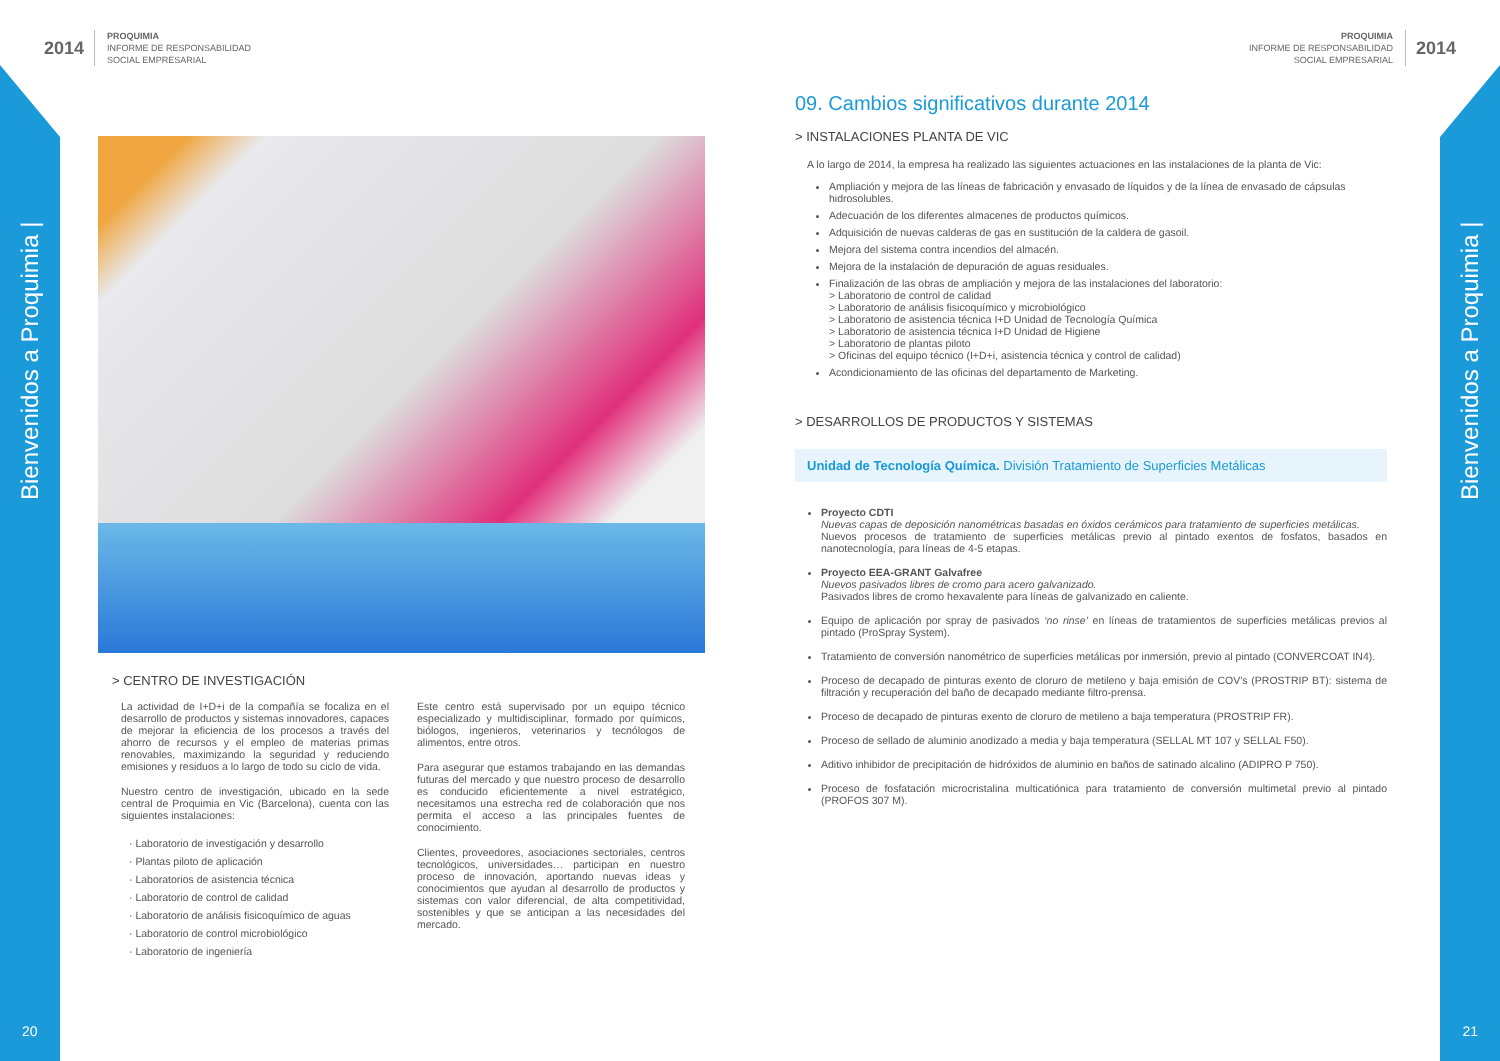2014
PROQUIMIA
INFORME DE RESPONSABILIDAD
SOCIAL EMPRESARIAL
PROQUIMIA
INFORME DE RESPONSABILIDAD
SOCIAL EMPRESARIAL
2014
Bienvenidos a Proquimia |
Bienvenidos a Proquimia |
20 21
> CENTRO DE INVESTIGACIÓN
La actividad de I+D+i de la compañía se focaliza en el desarrollo de productos y sistemas innovadores, capaces de mejorar la eficiencia de los procesos a través del ahorro de recursos y el empleo de materias primas renovables, maximizando la seguridad y reduciendo emisiones y residuos a lo largo de todo su ciclo de vida.
Nuestro centro de investigación, ubicado en la sede central de Proquimia en Vic (Barcelona), cuenta con las siguientes instalaciones:
· Laboratorio de investigación y desarrollo
· Plantas piloto de aplicación
· Laboratorios de asistencia técnica
· Laboratorio de control de calidad
· Laboratorio de análisis fisicoquímico de aguas
· Laboratorio de control microbiológico
· Laboratorio de ingeniería
Este centro está supervisado por un equipo técnico especializado y multidisciplinar, formado por químicos, biólogos, ingenieros, veterinarios y tecnólogos de alimentos, entre otros.
Para asegurar que estamos trabajando en las demandas futuras del mercado y que nuestro proceso de desarrollo es conducido eficientemente a nivel estratégico, necesitamos una estrecha red de colaboración que nos permita el acceso a las principales fuentes de conocimiento.
Clientes, proveedores, asociaciones sectoriales, centros tecnológicos, universidades… participan en nuestro proceso de innovación, aportando nuevas ideas y conocimientos que ayudan al desarrollo de productos y sistemas con valor diferencial, de alta competitividad, sostenibles y que se anticipan a las necesidades del mercado.
09. Cambios significativos durante 2014
> INSTALACIONES PLANTA DE VIC
A lo largo de 2014, la empresa ha realizado las siguientes actuaciones en las instalaciones de la planta de Vic:
Ampliación y mejora de las líneas de fabricación y envasado de líquidos y de la línea de envasado de cápsulas hidrosolubles.
Adecuación de los diferentes almacenes de productos químicos.
Adquisición de nuevas calderas de gas en sustitución de la caldera de gasoil.
Mejora del sistema contra incendios del almacén.
Mejora de la instalación de depuración de aguas residuales.
Finalización de las obras de ampliación y mejora de las instalaciones del laboratorio:
> Laboratorio de control de calidad
> Laboratorio de análisis fisicoquímico y microbiológico
> Laboratorio de asistencia técnica I+D Unidad de Tecnología Química
> Laboratorio de asistencia técnica I+D Unidad de Higiene
> Laboratorio de plantas piloto
> Oficinas del equipo técnico (I+D+i, asistencia técnica y control de calidad)
Acondicionamiento de las oficinas del departamento de Marketing.
> DESARROLLOS DE PRODUCTOS Y SISTEMAS
Unidad de Tecnología Química. División Tratamiento de Superficies Metálicas
Proyecto CDTI
Nuevas capas de deposición nanométricas basadas en óxidos cerámicos para tratamiento de superficies metálicas.
Nuevos procesos de tratamiento de superficies metálicas previo al pintado exentos de fosfatos, basados en nanotecnología, para líneas de 4-5 etapas.
Proyecto EEA-GRANT Galvafree
Nuevos pasivados libres de cromo para acero galvanizado.
Pasivados libres de cromo hexavalente para líneas de galvanizado en caliente.
Equipo de aplicación por spray de pasivados ‘no rinse’ en líneas de tratamientos de superficies metálicas previos al pintado (ProSpray System).
Tratamiento de conversión nanométrico de superficies metálicas por inmersión, previo al pintado (CONVERCOAT IN4).
Proceso de decapado de pinturas exento de cloruro de metileno y baja emisión de COV’s (PROSTRIP BT): sistema de filtración y recuperación del baño de decapado mediante filtro-prensa.
Proceso de decapado de pinturas exento de cloruro de metileno a baja temperatura (PROSTRIP FR).
Proceso de sellado de aluminio anodizado a media y baja temperatura (SELLAL MT 107 y SELLAL F50).
Aditivo inhibidor de precipitación de hidróxidos de aluminio en baños de satinado alcalino (ADIPRO P 750).
Proceso de fosfatación microcristalina multicatiónica para tratamiento de conversión multimetal previo al pintado (PROFOS 307 M).